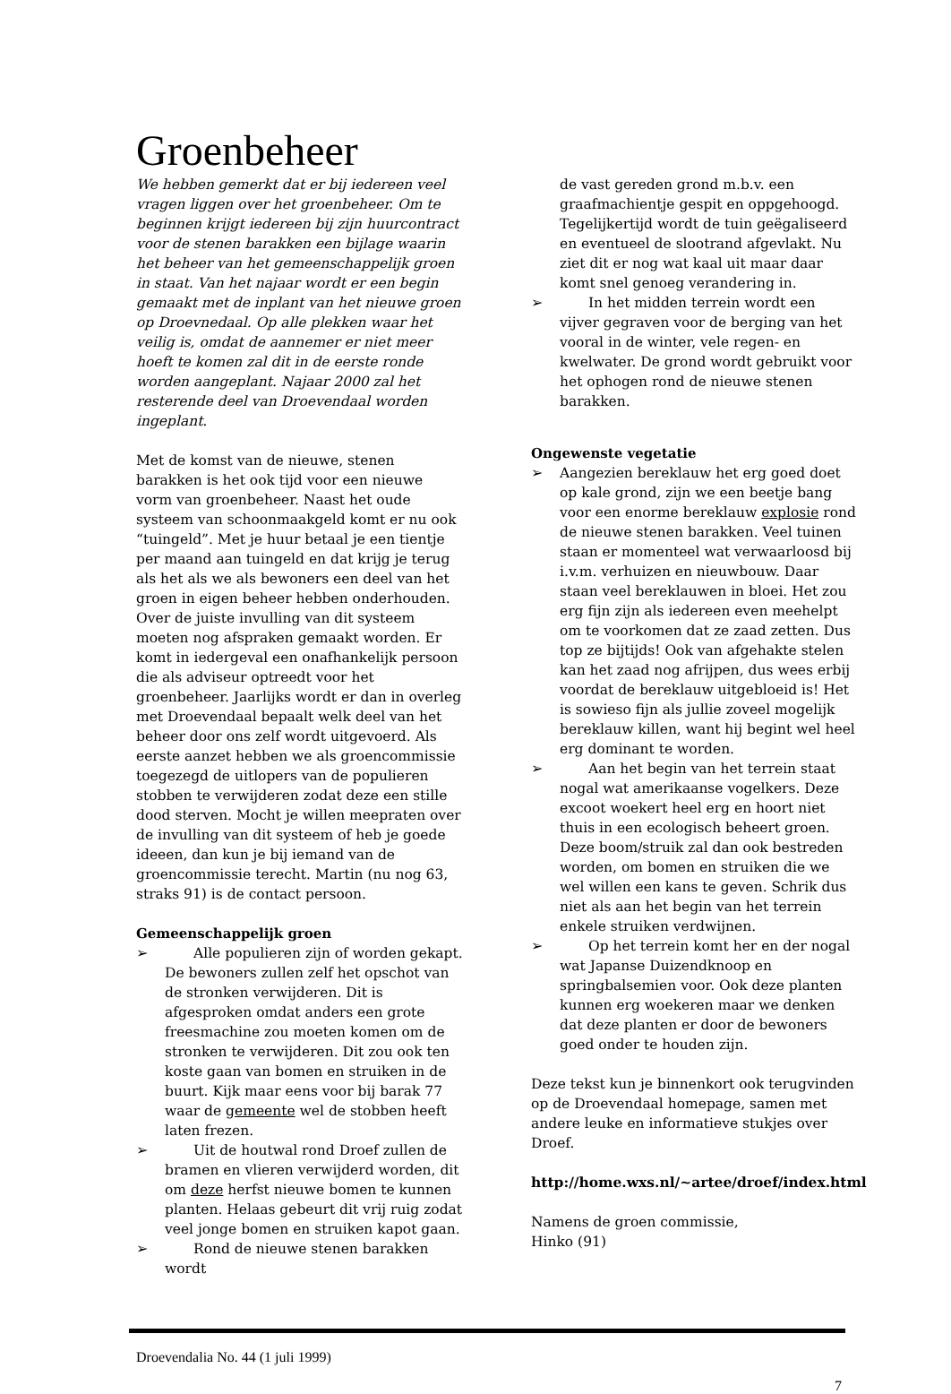Groenbeheer
We hebben gemerkt dat er bij iedereen veel vragen liggen over het groenbeheer. Om te beginnen krijgt iedereen bij zijn huurcontract voor de stenen barakken een bijlage waarin het beheer van het gemeenschappelijk groen in staat. Van het najaar wordt er een begin gemaakt met de inplant van het nieuwe groen op Droevnedaal. Op alle plekken waar het veilig is, omdat de aannemer er niet meer hoeft te komen zal dit in de eerste ronde worden aangeplant. Najaar 2000 zal het resterende deel van Droevendaal worden ingeplant.
Met de komst van de nieuwe, stenen barakken is het ook tijd voor een nieuwe vorm van groenbeheer. Naast het oude systeem van schoonmaakgeld komt er nu ook “tuingeld”. Met je huur betaal je een tientje per maand aan tuingeld en dat krijg je terug als het als we als bewoners een deel van het groen in eigen beheer hebben onderhouden. Over de juiste invulling van dit systeem moeten nog afspraken gemaakt worden. Er komt in iedergeval een onafhankelijk persoon die als adviseur optreedt voor het groenbeheer. Jaarlijks wordt er dan in overleg met Droevendaal bepaalt welk deel van het beheer door ons zelf wordt uitgevoerd. Als eerste aanzet hebben we als groencommissie toegezegd de uitlopers van de populieren stobben te verwijderen zodat deze een stille dood sterven. Mocht je willen meepraten over de invulling van dit systeem of heb je goede ideeen, dan kun je bij iemand van de groencommissie terecht. Martin (nu nog 63, straks 91) is de contact persoon.
Gemeenschappelijk groen
➢ Alle populieren zijn of worden gekapt. De bewoners zullen zelf het opschot van de stronken verwijderen. Dit is afgesproken omdat anders een grote freesmachine zou moeten komen om de stronken te verwijderen. Dit zou ook ten koste gaan van bomen en struiken in de buurt. Kijk maar eens voor bij barak 77 waar de gemeente wel de stobben heeft laten frezen.
➢ Uit de houtwal rond Droef zullen de bramen en vlieren verwijderd worden, dit om deze herfst nieuwe bomen te kunnen planten. Helaas gebeurt dit vrij ruig zodat veel jonge bomen en struiken kapot gaan.
➢ Rond de nieuwe stenen barakken wordt
de vast gereden grond m.b.v. een graafmachientje gespit en oppgehoogd. Tegelijkertijd wordt de tuin geëgaliseerd en eventueel de slootrand afgevlakt. Nu ziet dit er nog wat kaal uit maar daar komt snel genoeg verandering in.
➢ In het midden terrein wordt een vijver gegraven voor de berging van het vooral in de winter, vele regen- en kwelwater. De grond wordt gebruikt voor het ophogen rond de nieuwe stenen barakken.
Ongewenste vegetatie
➢ Aangezien bereklauw het erg goed doet op kale grond, zijn we een beetje bang voor een enorme bereklauw explosie rond de nieuwe stenen barakken. Veel tuinen staan er momenteel wat verwaarloosd bij i.v.m. verhuizen en nieuwbouw. Daar staan veel bereklauwen in bloei. Het zou erg fijn zijn als iedereen even meehelpt om te voorkomen dat ze zaad zetten. Dus top ze bijtijds! Ook van afgehakte stelen kan het zaad nog afrijpen, dus wees erbij voordat de bereklauw uitgebloeid is! Het is sowieso fijn als jullie zoveel mogelijk bereklauw killen, want hij begint wel heel erg dominant te worden.
➢ Aan het begin van het terrein staat nogal wat amerikaanse vogelkers. Deze excoot woekert heel erg en hoort niet thuis in een ecologisch beheert groen. Deze boom/struik zal dan ook bestreden worden, om bomen en struiken die we wel willen een kans te geven. Schrik dus niet als aan het begin van het terrein enkele struiken verdwijnen.
➢ Op het terrein komt her en der nogal wat Japanse Duizendknoop en springbalsemien voor. Ook deze planten kunnen erg woekeren maar we denken dat deze planten er door de bewoners goed onder te houden zijn.
Deze tekst kun je binnenkort ook terugvinden op de Droevendaal homepage, samen met andere leuke en informatieve stukjes over Droef.
http://home.wxs.nl/~artee/droef/index.html
Namens de groen commissie,
Hinko (91)
Droevendalia No. 44 (1 juli 1999)
7